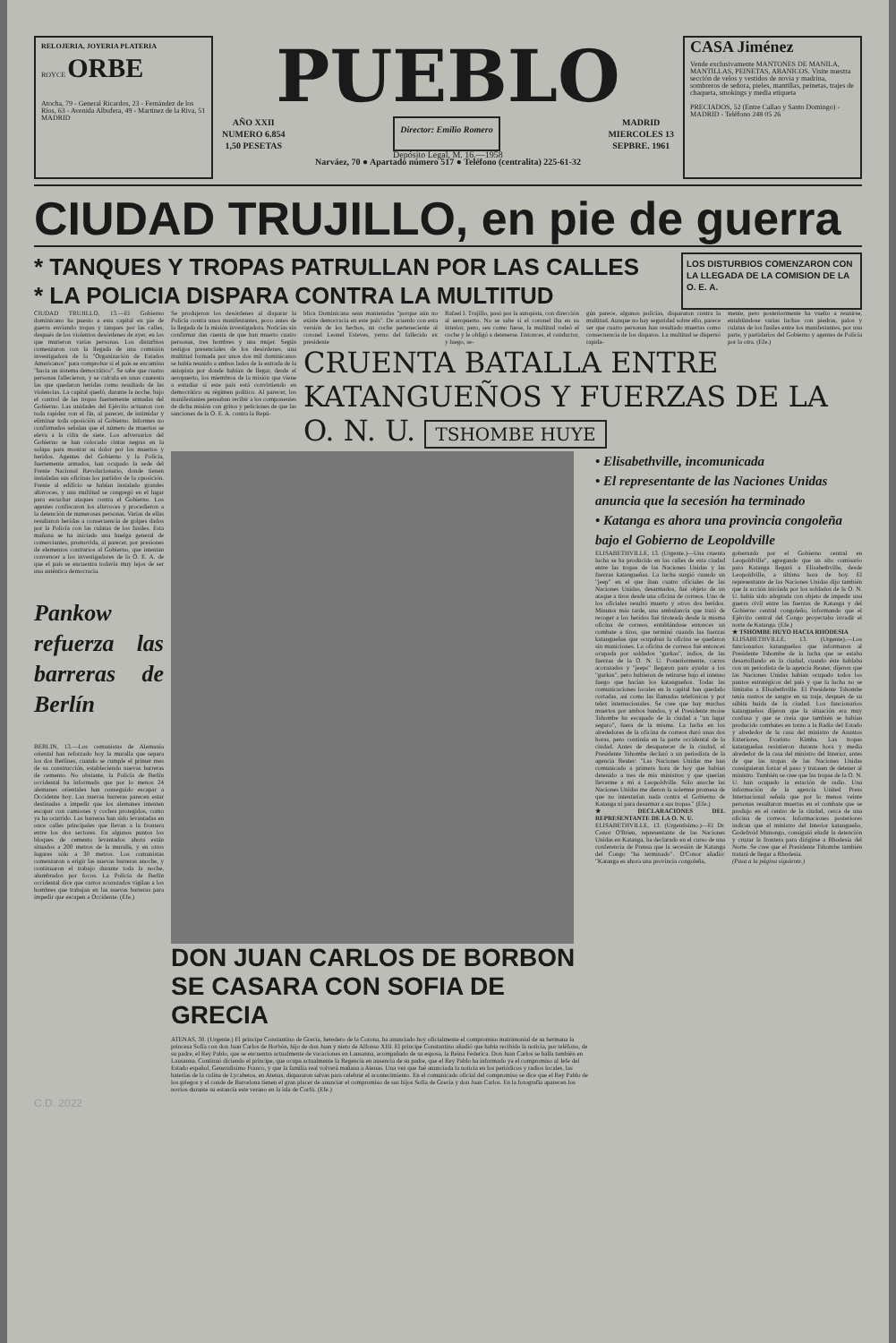RELOJERIA, JOYERIA PLATERIA
ROYCE ORBE
Atocha, 79 - General Ricardos, 23 - Fernández de los Ríos, 63 - Avenida Albufera, 49 - Martínez de la Riva, 51
MADRID
PUEBLO
AÑO XXII
NUMERO 6.854
1,50 PESETAS Director: Emilio Romero MADRID
MIERCOLES 13
SEPBRE. 1961
Depósito Legal, M. 16.—1958
Narváez, 70 ● Apartado número 517 ● Teléfono (centralita) 225-61-32
CASA Jiménez
Vende exclusivamente MANTONES DE MANILA, MANTILLAS, PEINETAS, ABANICOS. Visite nuestra sección de velos y vestidos de novia y madrina, sombreros de señora, pieles, mantillas, peinetas, trajes de chaqueta, smokings y media etiqueta
PRECIADOS, 52 (Entre Callao y Santo Domingo) - MADRID - Teléfono 248 05 26
CIUDAD TRUJILLO, en pie de guerra
* TANQUES Y TROPAS PATRULLAN POR LAS CALLES
* LA POLICIA DISPARA CONTRA LA MULTITUD
LOS DISTURBIOS COMENZARON CON LA LLEGADA DE LA COMISION DE LA O. E. A.
CIUDAD TRUJILLO, 13.—El Gobierno dominicano ha puesto a esta capital en pie de guerra enviando tropas y tanques por las calles, después de los violentos desórdenes de ayer, en los que murieron varias personas. Los disturbios comenzaron con la llegada de una comisión investigadora de la "Organización de Estados Americanos" para comprobar si el país se encamina "hacia un sistema democrático". Se sabe que cuatro personas fallecieron, y se calcula en unas cuarenta las que quedaron heridas como resultado de las violencias. La capital quedó, durante la noche, bajo el control de las tropas fuertemente armadas del Gobierno. Las unidades del Ejército actuaron con toda rapidez con el fin, al parecer, de intimidar y eliminar toda oposición al Gobierno. Informes no confirmados señalan que el número de muertos se eleva a la cifra de siete. Los adversarios del Gobierno se han colocado cintas negras en la solapa para mostrar su dolor por los muertos y heridos. Agentes del Gobierno y la Policía, fuertemente armados, han ocupado la sede del Frente Nacional Revolucionario, donde tienen instaladas sus oficinas los partidos de la oposición. Frente al edificio se habían instalado grandes altavoces, y una multitud se congregó en el lugar para escuchar ataques contra el Gobierno. Los agentes confiscaron los altavoces y procedieron a la detención de numerosas personas. Varias de ellas resultaron heridas a consecuencia de golpes dados por la Policía con las culatas de los fusiles. Esta mañana se ha iniciado una huelga general de comerciantes, promovida, al parecer, por presiones de elementos contrarios al Gobierno, que intentan convencer a los investigadores de la O. E. A. de que el país se encuentra todavía muy lejos de ser una auténtica democracia.
Pankow refuerza las barreras de Berlín
BERLIN, 13.—Los comunistas de Alemania oriental han reforzado hoy la muralla que separa los dos Berlines, cuando se cumple el primer mes de su construcción, estableciendo nuevas barreras de cemento. No obstante, la Policía de Berlín occidental ha informado que por lo menos 24 alemanes orientales han conseguido escapar a Occidente hoy. Las nuevas barreras parecen estar destinadas a impedir que los alemanes intenten escapar con camiones y coches protegidos, como ya ha ocurrido. Las barreras han sido levantadas en once calles principales que llevan a la frontera entre los dos sectores. En algunos puntos los bloques de cemento levantados ahora están situados a 200 metros de la muralla, y en otros lugares sólo a 30 metros. Los comunistas comenzaron a erigir las nuevas barreras anoche, y continuaron el trabajo durante toda la noche, alumbrados por focos. La Policía de Berlín occidental dice que carros acorazados vigilan a los hombres que trabajan en las nuevas barreras para impedir que escapen a Occidente. (Efe.)
Se produjeron los desórdenes al disparar la Policía contra unos manifestantes, poco antes de la llegada de la misión investigadora. Noticias sin confirmar dan cuenta de que han muerto cuatro personas, tres hombres y una mujer. Según testigos presenciales de los desórdenes, una multitud formada por unos dos mil dominicanos se había reunido a ambos lados de la entrada de la autopista por donde habían de llegar, desde el aeropuerto, los miembros de la misión que viene a estudiar si este país está convirtiendo en democrático su régimen político. Al parecer, los manifestantes pensaban recibir a los componentes de dicha misión con gritos y peticiones de que las sanciones de la O. E. A. contra la Repú-
blica Dominicana sean mantenidas "porque aún no existe democracia en este país". De acuerdo con esta versión de los hechos, un coche perteneciente al coronel Leonel Esteves, yerno del fallecido ex presidente
Rafael I. Trujillo, pasó por la autopista, con dirección al aeropuerto. No se sabe si el coronel iba en su interior, pero, sea como fuese, la multitud rodeó el coche y le obligó a detenerse. Entonces, el conductor, y luego, se-
gún parece, algunos policías, dispararon contra la multitud. Aunque no hay seguridad sobre ello, parece ser que cuatro personas han resultado muertas como consecuencia de los disparos. La multitud se dispersó rapida-
mente, pero posteriormente ha vuelto a reunirse, entablándose varias luchas con piedras, palos y culatas de los fusiles entre los manifestantes, por una parte, y partidarios del Gobierno y agentes de Policía por la otra. (Efe.)
CRUENTA BATALLA ENTRE KATANGUEÑOS Y FUERZAS DE LA O. N. U. TSHOMBE HUYE
DON JUAN CARLOS DE BORBON SE CASARA CON SOFIA DE GRECIA
ATENAS, 30. (Urgente.) El príncipe Constantino de Grecia, heredero de la Corona, ha anunciado hoy oficialmente el compromiso matrimonial de su hermana la princesa Sofía con don Juan Carlos de Borbón, hijo de don Juan y nieto de Alfonso XIII. El príncipe Constantino añadió que había recibido la noticia, por teléfono, de su padre, el Rey Pablo, que se encuentra actualmente de vacaciones en Lausanna, acompañado de su esposa, la Reina Federica. Don Juan Carlos se halla también en Lausanna. Continuó diciendo el príncipe, que ocupa actualmente la Regencia en ausencia de su padre, que el Rey Pablo ha informado ya el compromiso al Jefe del Estado español, Generalísimo Franco, y que la familia real volverá mañana a Atenas. Una vez que fué anunciada la noticia en los periódicos y radios locales, las baterías de la colina de Lycabetos, en Atenas, dispararon salvas para celebrar el acontecimiento. En el comunicado oficial del compromiso se dice que el Rey Pablo de los griegos y el conde de Barcelona tienen el gran placer de anunciar el compromiso de sus hijos Sofía de Grecia y don Juan Carlos. En la fotografía aparecen los novios durante su estancia este verano en la isla de Corfú. (Efe.)
• Elisabethville, incomunicada
• El representante de las Naciones Unidas anuncia que la secesión ha terminado
• Katanga es ahora una provincia congoleña bajo el Gobierno de Leopoldville
ELISABETHVILLE, 13. (Urgente.)—Una cruenta lucha se ha producido en las calles de esta ciudad entre las tropas de las Naciones Unidas y las fuerzas katangueñas. La lucha surgió cuando un "jeep" en el que iban cuatro oficiales de las Naciones Unidas, desarmados, fué objeto de un ataque a tiros desde una oficina de correos. Uno de los oficiales resultó muerto y otros dos heridos. Minutos más tarde, una ambulancia que trató de recoger a los heridos fué tiroteada desde la misma oficina de correos, entablándose entonces un combate a tiros, que terminó cuando las fuerzas katangueñas que ocupaban la oficina se quedaron sin municiones. La oficina de correos fué entonces ocupada por soldados "gurkas", indios, de las fuerzas de la O. N. U. Posteriormente, carros acorazados y "jeeps" llegaron para ayudar a los "gurkas", pero hubieron de retirarse bajo el intenso fuego que hacían los katangueños. Todas las comunicaciones locales en la capital han quedado cortadas, así como las llamadas telefónicas y por telex internacionales. Se cree que hay muchos muertos por ambos bandos, y el Presidente moise Tshombe ha escapado de la ciudad a "un lugar seguro", fuera de la misma. La lucha en los alrededores de la oficina de correos duró unas dos horas, pero continúa en la parte occidental de la ciudad. Antes de desaparecer de la ciudad, el Presidente Tshombe declaró a un periodista de la agencia Reuter: "Las Naciones Unidas me han comunicado a primera hora de hoy que habían detenido a tres de mis ministros y que querían llevarme a mí a Leopoldville. Sólo anoche las Naciones Unidas me dieron la solemne promesa de que no intentarían nada contra el Gobierno de Katanga ni para desarmar a sus tropas." (Efe.)
★ DECLARACIONES DEL REPRESENTANTE DE LA O. N. U.
ELISABETHVILLE, 13. (Urgentísimo.)—El Dr. Conor O'Brien, representante de las Naciones Unidas en Katanga, ha declarado en el curso de una conferencia de Prensa que la secesión de Katanga del Congo "ha terminado". O'Conor añadió: "Katanga es ahora una provincia congoleña,
gobernada por el Gobierno central en Leopoldville", agregando que un alto comisario para Katanga llegará a Elisabethville, desde Leopoldville, a última hora de hoy. El representante de las Naciones Unidas dijo también que la acción iniciada por los soldados de la O. N. U. había sido adoptada con objeto de impedir una guerra civil entre las fuerzas de Katanga y del Gobierno central congoleño, informando que el Ejército central del Congo proyectaba invadir el norte de Katanga. (Efe.)
★ TSHOMBE HUYO HACIA RHODESIA
ELISABETHVILLE, 13. (Urgente).—Los funcionarios katangueños que informaron al Presidente Tshombe de la lucha que se estaba desarrollando en la ciudad, cuando éste hablaba con un periodista de la agencia Reuter, dijeron que las Naciones Unidas habían ocupado todos los puntos estratégicos del país y que la lucha no se limitaba a Elisabethville. El Presidente Tshombe tenía rastros de sangre en su traje, después de su súbita huida de la ciudad. Los funcionarios katangueños dijeron que la situación era muy confusa y que se creía que también se habían producido combates en torno a la Radio del Estado y alrededor de la casa del ministro de Asuntos Exteriores, Evaristo Kimba. Las tropas katangueñas resistieron durante hora y media alrededor de la casa del ministro del Interior, antes de que las tropas de las Naciones Unidas consiguieran forzar el paso y tratasen de detener al ministro. También se cree que las tropas de la O. N. U. han ocupado la estación de radio. Una información de la agencia United Press Internacional señala que por lo menos veinte personas resultaron muertas en el combate que se produjo en el centro de la ciudad, cerca de una oficina de correos. Informaciones posteriores indican que el ministro del Interior katangueño, Godefroid Munongo, consiguió eludir la detención y cruzar la frontera para dirigirse a Rhodesia del Norte. Se cree que el Presidente Tshombe también tratará de llegar a Rhodesia.
(Pasa a la página siguiente.)
C.D. 2022